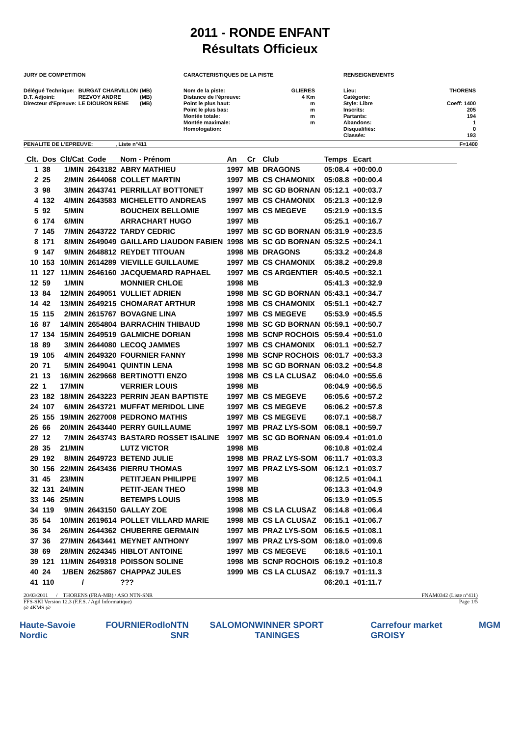2011 - RONDE ENFANT
Résultats Officieux
JURY DE COMPETITION
| Délégué Technique: | BURGAT CHARVILLON | (MB) |
| D.T. Adjoint: | REZVOY ANDRE | (MB) |
| Directeur d'Epreuve: | LE DIOURON RENE | (MB) |
CARACTERISTIQUES DE LA PISTE
| Nom de la piste: | GLIERES |
| Distance de l'épreuve: | 4 Km |
| Point le plus haut: | m |
| Point le plus bas: | m |
| Montée totale: | m |
| Montée maximale: | m |
| Homologation: | |
RENSEIGNEMENTS
| Lieu: | THORENS |
| Catégorie: | |
| Style: Libre | Coeff: 1400 |
| Inscrits: | 205 |
| Partants: | 194 |
| Abandons: | 1 |
| Disqualifiés: | 0 |
| Classés: | 193 |
PENALITE DE L'EPREUVE: , Liste n°411 F=1400
| Clt. | Dos | Clt/Cat | Code | Nom - Prénom | An | Cr | Club | Temps | Ecart | |
| --- | --- | --- | --- | --- | --- | --- | --- | --- | --- | --- |
| 1 | 38 | 1/MIN | 2643182 | ABRY MATHIEU | 1997 | MB | DRAGONS | 05:08.4 | +00:00.0 | |
| 2 | 25 | 2/MIN | 2644068 | COLLET MARTIN | 1997 | MB | CS CHAMONIX | 05:08.8 | +00:00.4 | |
| 3 | 98 | 3/MIN | 2643741 | PERRILLAT BOTTONET | 1997 | MB | SC GD BORNAN | 05:12.1 | +00:03.7 | |
| 4 | 132 | 4/MIN | 2643583 | MICHELETTO ANDREAS | 1997 | MB | CS CHAMONIX | 05:21.3 | +00:12.9 | |
| 5 | 92 | 5/MIN | | BOUCHEIX BELLOMIE | 1997 | MB | CS MEGEVE | 05:21.9 | +00:13.5 | |
| 6 | 174 | 6/MIN | | ARRACHART HUGO | 1997 | MB | | 05:25.1 | +00:16.7 | |
| 7 | 145 | 7/MIN | 2643722 | TARDY CEDRIC | 1997 | MB | SC GD BORNAN | 05:31.9 | +00:23.5 | |
| 8 | 171 | 8/MIN | 2649049 | GAILLARD LIAUDON FABIEN | 1998 | MB | SC GD BORNAN | 05:32.5 | +00:24.1 | |
| 9 | 147 | 9/MIN | 2648812 | REYDET TITOUAN | 1998 | MB | DRAGONS | 05:33.2 | +00:24.8 | |
| 10 | 153 | 10/MIN | 2614289 | VIEVILLE GUILLAUME | 1997 | MB | CS CHAMONIX | 05:38.2 | +00:29.8 | |
| 11 | 127 | 11/MIN | 2646160 | JACQUEMARD RAPHAEL | 1997 | MB | CS ARGENTIER | 05:40.5 | +00:32.1 | |
| 12 | 59 | 1/MIN | | MONNIER CHLOE | 1998 | MB | | 05:41.3 | +00:32.9 | |
| 13 | 84 | 12/MIN | 2649051 | VULLIET ADRIEN | 1998 | MB | SC GD BORNAN | 05:43.1 | +00:34.7 | |
| 14 | 42 | 13/MIN | 2649215 | CHOMARAT ARTHUR | 1998 | MB | CS CHAMONIX | 05:51.1 | +00:42.7 | |
| 15 | 115 | 2/MIN | 2615767 | BOVAGNE LINA | 1997 | MB | CS MEGEVE | 05:53.9 | +00:45.5 | |
| 16 | 87 | 14/MIN | 2654804 | BARRACHIN THIBAUD | 1998 | MB | SC GD BORNAN | 05:59.1 | +00:50.7 | |
| 17 | 134 | 15/MIN | 2649519 | GALMICHE DORIAN | 1998 | MB | SCNP ROCHOIS | 05:59.4 | +00:51.0 | |
| 18 | 89 | 3/MIN | 2644080 | LECOQ JAMMES | 1997 | MB | CS CHAMONIX | 06:01.1 | +00:52.7 | |
| 19 | 105 | 4/MIN | 2649320 | FOURNIER FANNY | 1998 | MB | SCNP ROCHOIS | 06:01.7 | +00:53.3 | |
| 20 | 71 | 5/MIN | 2649041 | QUINTIN LENA | 1998 | MB | SC GD BORNAN | 06:03.2 | +00:54.8 | |
| 21 | 13 | 16/MIN | 2629668 | BERTINOTTI ENZO | 1998 | MB | CS LA CLUSAZ | 06:04.0 | +00:55.6 | |
| 22 | 1 | 17/MIN | | VERRIER LOUIS | 1998 | MB | | 06:04.9 | +00:56.5 | |
| 23 | 182 | 18/MIN | 2643223 | PERRIN JEAN BAPTISTE | 1997 | MB | CS MEGEVE | 06:05.6 | +00:57.2 | |
| 24 | 107 | 6/MIN | 2643721 | MUFFAT MERIDOL LINE | 1997 | MB | CS MEGEVE | 06:06.2 | +00:57.8 | |
| 25 | 155 | 19/MIN | 2627008 | PEDRONO MATHIS | 1997 | MB | CS MEGEVE | 06:07.1 | +00:58.7 | |
| 26 | 66 | 20/MIN | 2643440 | PERRY GUILLAUME | 1997 | MB | PRAZ LYS-SOM | 06:08.1 | +00:59.7 | |
| 27 | 12 | 7/MIN | 2643743 | BASTARD ROSSET ISALINE | 1997 | MB | SC GD BORNAN | 06:09.4 | +01:01.0 | |
| 28 | 35 | 21/MIN | | LUTZ VICTOR | 1998 | MB | | 06:10.8 | +01:02.4 | |
| 29 | 192 | 8/MIN | 2649723 | BETEND JULIE | 1998 | MB | PRAZ LYS-SOM | 06:11.7 | +01:03.3 | |
| 30 | 156 | 22/MIN | 2643436 | PIERRU THOMAS | 1997 | MB | PRAZ LYS-SOM | 06:12.1 | +01:03.7 | |
| 31 | 45 | 23/MIN | | PETITJEAN PHILIPPE | 1997 | MB | | 06:12.5 | +01:04.1 | |
| 32 | 131 | 24/MIN | | PETIT-JEAN THEO | 1998 | MB | | 06:13.3 | +01:04.9 | |
| 33 | 146 | 25/MIN | | BETEMPS LOUIS | 1998 | MB | | 06:13.9 | +01:05.5 | |
| 34 | 119 | 9/MIN | 2643150 | GALLAY ZOE | 1998 | MB | CS LA CLUSAZ | 06:14.8 | +01:06.4 | |
| 35 | 54 | 10/MIN | 2619614 | POLLET VILLARD MARIE | 1998 | MB | CS LA CLUSAZ | 06:15.1 | +01:06.7 | |
| 36 | 34 | 26/MIN | 2644362 | CHUBERRE GERMAIN | 1997 | MB | PRAZ LYS-SOM | 06:16.5 | +01:08.1 | |
| 37 | 36 | 27/MIN | 2643441 | MEYNET ANTHONY | 1997 | MB | PRAZ LYS-SOM | 06:18.0 | +01:09.6 | |
| 38 | 69 | 28/MIN | 2624345 | HIBLOT ANTOINE | 1997 | MB | CS MEGEVE | 06:18.5 | +01:10.1 | |
| 39 | 121 | 11/MIN | 2649318 | POISSON SOLINE | 1998 | MB | SCNP ROCHOIS | 06:19.2 | +01:10.8 | |
| 40 | 24 | 1/BEN | 2625867 | CHAPPAZ JULES | 1999 | MB | CS LA CLUSAZ | 06:19.7 | +01:11.3 | |
| 41 | 110 | / | | ??? | | | | 06:20.1 | +01:11.7 | |
20/03/2011 / THORENS (FRA-MB) / ASO NTN-SNR FNAM0342 (Liste n°411)
FFS-SKI Version 12.3 (F.F.S. / Agil Informatique) Page 1/5
@ 4KMS @
Haute-Savoie Nordic FOURNIER odlo NTN SNR SALOMON WINNER SPORT TANINGES Carrefour market GROISY MGM